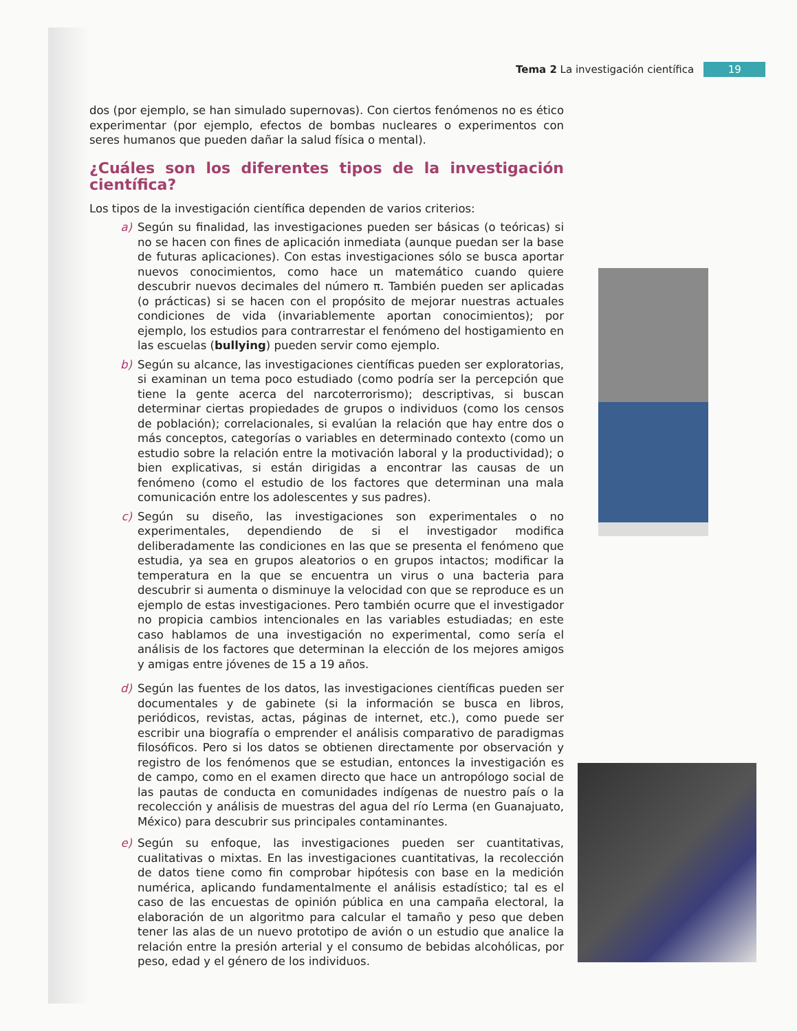Tema 2 La investigación científica
19
dos (por ejemplo, se han simulado supernovas). Con ciertos fenómenos no es ético experimentar (por ejemplo, efectos de bombas nucleares o experimentos con seres humanos que pueden dañar la salud física o mental).
¿Cuáles son los diferentes tipos de la investigación científica?
Los tipos de la investigación científica dependen de varios criterios:
a) Según su finalidad, las investigaciones pueden ser básicas (o teóricas) si no se hacen con fines de aplicación inmediata (aunque puedan ser la base de futuras aplicaciones). Con estas investigaciones sólo se busca aportar nuevos conocimientos, como hace un matemático cuando quiere descubrir nuevos decimales del número π. También pueden ser aplicadas (o prácticas) si se hacen con el propósito de mejorar nuestras actuales condiciones de vida (invariablemente aportan conocimientos); por ejemplo, los estudios para contrarrestar el fenómeno del hostigamiento en las escuelas (bullying) pueden servir como ejemplo.
b) Según su alcance, las investigaciones científicas pueden ser exploratorias, si examinan un tema poco estudiado (como podría ser la percepción que tiene la gente acerca del narcoterrorismo); descriptivas, si buscan determinar ciertas propiedades de grupos o individuos (como los censos de población); correlacionales, si evalúan la relación que hay entre dos o más conceptos, categorías o variables en determinado contexto (como un estudio sobre la relación entre la motivación laboral y la productividad); o bien explicativas, si están dirigidas a encontrar las causas de un fenómeno (como el estudio de los factores que determinan una mala comunicación entre los adolescentes y sus padres).
c) Según su diseño, las investigaciones son experimentales o no experimentales, dependiendo de si el investigador modifica deliberadamente las condiciones en las que se presenta el fenómeno que estudia, ya sea en grupos aleatorios o en grupos intactos; modificar la temperatura en la que se encuentra un virus o una bacteria para descubrir si aumenta o disminuye la velocidad con que se reproduce es un ejemplo de estas investigaciones. Pero también ocurre que el investigador no propicia cambios intencionales en las variables estudiadas; en este caso hablamos de una investigación no experimental, como sería el análisis de los factores que determinan la elección de los mejores amigos y amigas entre jóvenes de 15 a 19 años.
d) Según las fuentes de los datos, las investigaciones científicas pueden ser documentales y de gabinete (si la información se busca en libros, periódicos, revistas, actas, páginas de internet, etc.), como puede ser escribir una biografía o emprender el análisis comparativo de paradigmas filosóficos. Pero si los datos se obtienen directamente por observación y registro de los fenómenos que se estudian, entonces la investigación es de campo, como en el examen directo que hace un antropólogo social de las pautas de conducta en comunidades indígenas de nuestro país o la recolección y análisis de muestras del agua del río Lerma (en Guanajuato, México) para descubrir sus principales contaminantes.
e) Según su enfoque, las investigaciones pueden ser cuantitativas, cualitativas o mixtas. En las investigaciones cuantitativas, la recolección de datos tiene como fin comprobar hipótesis con base en la medición numérica, aplicando fundamentalmente el análisis estadístico; tal es el caso de las encuestas de opinión pública en una campaña electoral, la elaboración de un algoritmo para calcular el tamaño y peso que deben tener las alas de un nuevo prototipo de avión o un estudio que analice la relación entre la presión arterial y el consumo de bebidas alcohólicas, por peso, edad y el género de los individuos.